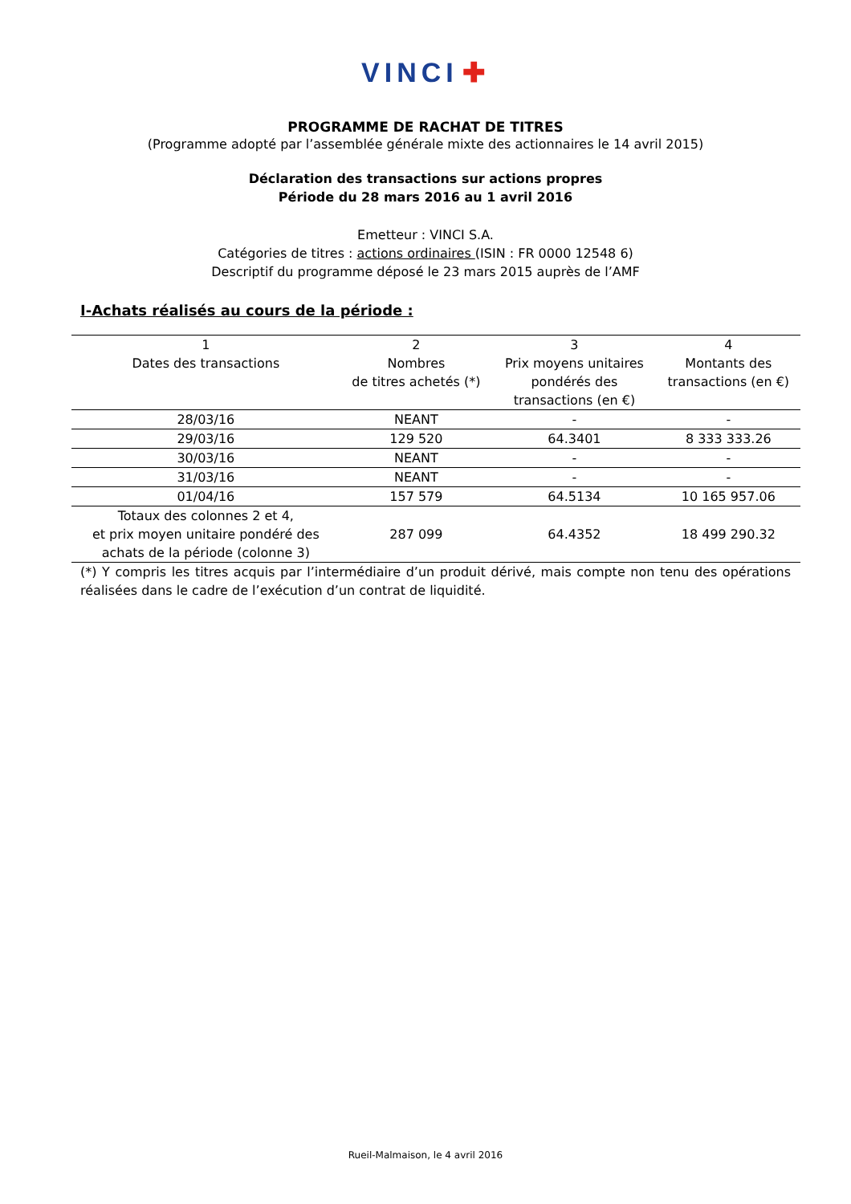VINCI ✚
PROGRAMME DE RACHAT DE TITRES
(Programme adopté par l’assemblée générale mixte des actionnaires le 14 avril 2015)
Déclaration des transactions sur actions propres
Période du 28 mars 2016 au 1 avril 2016
Emetteur : VINCI S.A.
Catégories de titres : actions ordinaires (ISIN : FR 0000 12548 6)
Descriptif du programme déposé le 23 mars 2015 auprès de l’AMF
I-Achats réalisés au cours de la période :
| 1 Dates des transactions | 2 Nombres de titres achetés (*) | 3 Prix moyens unitaires pondérés des transactions (en €) | 4 Montants des transactions (en €) |
| --- | --- | --- | --- |
| 28/03/16 | NEANT | - | - |
| 29/03/16 | 129 520 | 64.3401 | 8 333 333.26 |
| 30/03/16 | NEANT | - | - |
| 31/03/16 | NEANT | - | - |
| 01/04/16 | 157 579 | 64.5134 | 10 165 957.06 |
| Totaux des colonnes 2 et 4, et prix moyen unitaire pondéré des achats de la période (colonne 3) | 287 099 | 64.4352 | 18 499 290.32 |
(*) Y compris les titres acquis par l’intermédiaire d’un produit dérivé, mais compte non tenu des opérations réalisées dans le cadre de l’exécution d’un contrat de liquidité.
Rueil-Malmaison, le 4 avril 2016